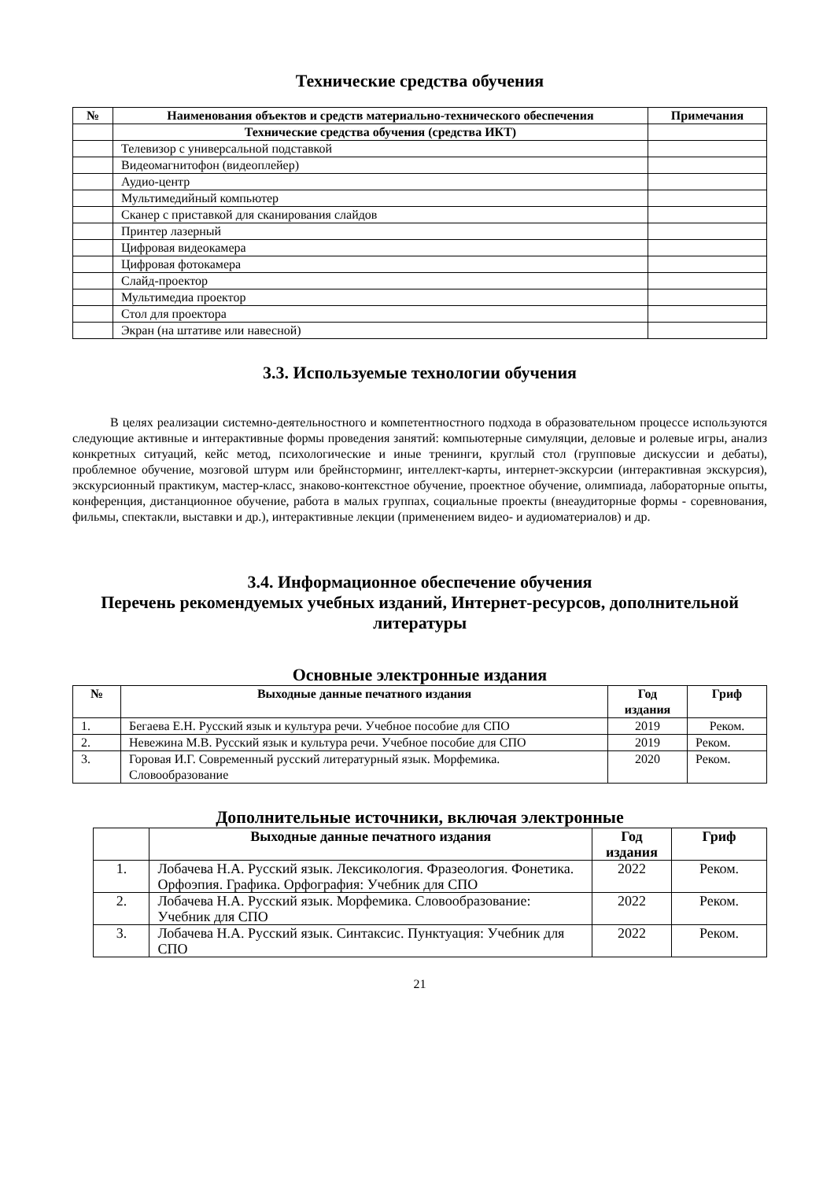Технические средства обучения
| № | Наименования объектов и средств материально-технического обеспечения | Примечания |
| --- | --- | --- |
| | Технические средства обучения (средства ИКТ) | |
| | Телевизор с универсальной подставкой | |
| | Видеомагнитофон (видеоплейер) | |
| | Аудио-центр | |
| | Мультимедийный компьютер | |
| | Сканер с приставкой для сканирования слайдов | |
| | Принтер лазерный | |
| | Цифровая видеокамера | |
| | Цифровая фотокамера | |
| | Слайд-проектор | |
| | Мультимедиа проектор | |
| | Стол для проектора | |
| | Экран (на штативе или навесной) | |
3.3. Используемые технологии обучения
В целях реализации системно-деятельностного и компетентностного подхода в образовательном процессе используются следующие активные и интерактивные формы проведения занятий: компьютерные симуляции, деловые и ролевые игры, анализ конкретных ситуаций, кейс метод, психологические и иные тренинги, круглый стол (групповые дискуссии и дебаты), проблемное обучение, мозговой штурм или брейнсторминг, интеллект-карты, интернет-экскурсии (интерактивная экскурсия), экскурсионный практикум, мастер-класс, знаково-контекстное обучение, проектное обучение, олимпиада, лабораторные опыты, конференция, дистанционное обучение, работа в малых группах, социальные проекты (внеаудиторные формы - соревнования, фильмы, спектакли, выставки и др.), интерактивные лекции (применением видео- и аудиоматериалов) и др.
3.4. Информационное обеспечение обучения
Перечень рекомендуемых учебных изданий, Интернет-ресурсов, дополнительной литературы
Основные электронные издания
| № | Выходные данные печатного издания | Год издания | Гриф |
| --- | --- | --- | --- |
| 1. | Бегаева Е.Н. Русский язык и культура речи. Учебное пособие для СПО | 2019 | Реком. |
| 2. | Невежина М.В. Русский язык и культура речи. Учебное пособие для СПО | 2019 | Реком. |
| 3. | Горовая И.Г. Современный русский литературный язык. Морфемика. Словообразование | 2020 | Реком. |
Дополнительные источники, включая электронные
| | Выходные данные печатного издания | Год издания | Гриф |
| --- | --- | --- | --- |
| 1. | Лобачева Н.А. Русский язык. Лексикология. Фразеология. Фонетика. Орфоэпия. Графика. Орфография: Учебник для СПО | 2022 | Реком. |
| 2. | Лобачева Н.А. Русский язык. Морфемика. Словообразование: Учебник для СПО | 2022 | Реком. |
| 3. | Лобачева Н.А. Русский язык. Синтаксис. Пунктуация: Учебник для СПО | 2022 | Реком. |
21